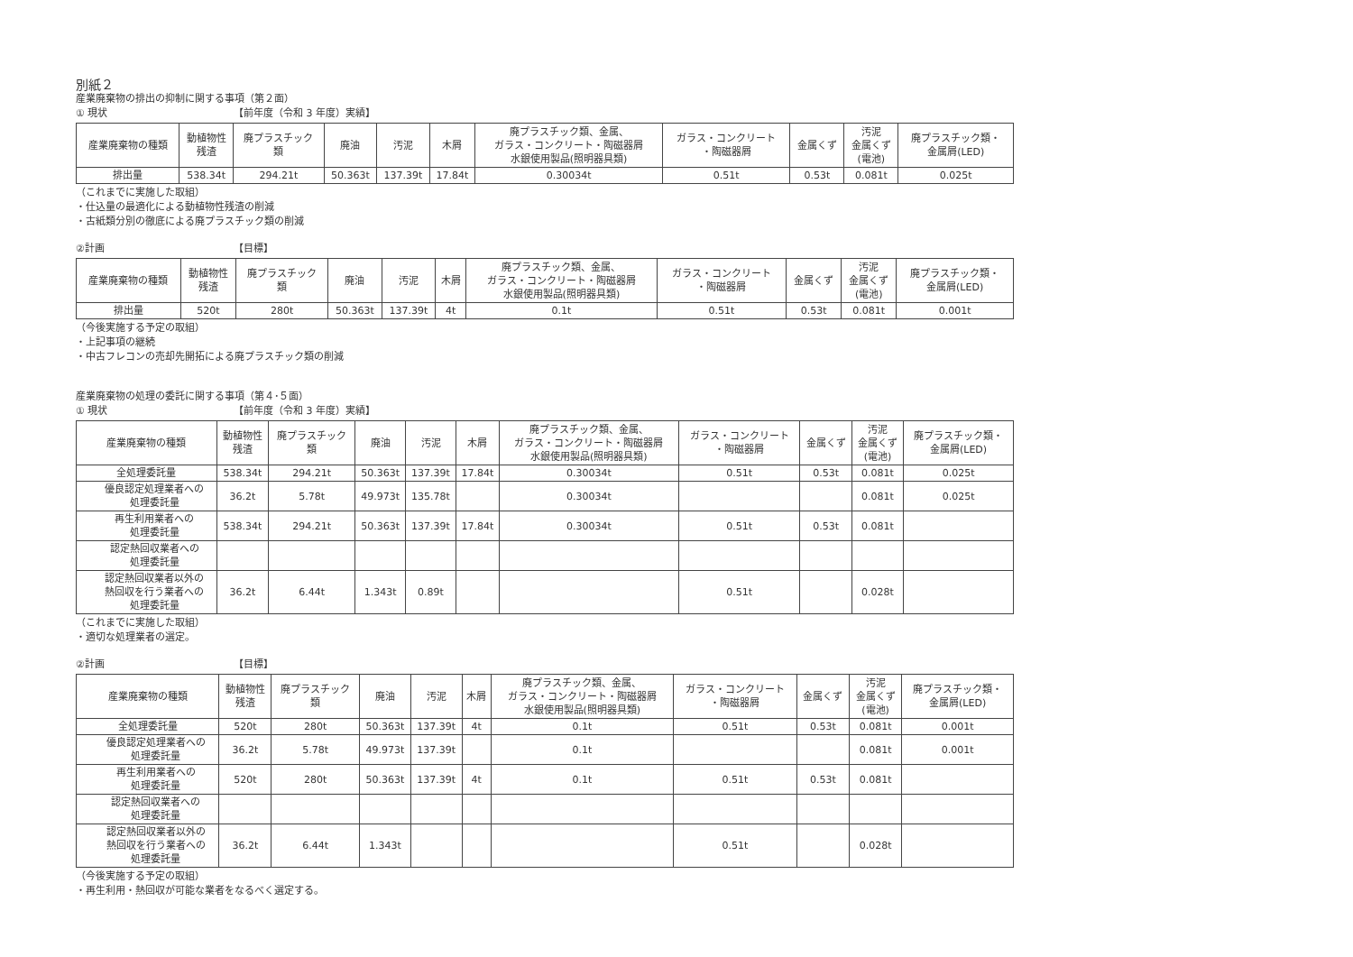別紙２
産業廃棄物の排出の抑制に関する事項（第２面）
① 現状 【前年度（令和 3 年度）実績】
| 産業廃棄物の種類 | 動植物性 残渣 | 廃プラスチック 類 | 廃油 | 汚泥 | 木屑 | 廃プラスチック類、金属、 ガラス・コンクリート・陶磁器屑 水銀使用製品(照明器具類) | ガラス・コンクリート ・陶磁器屑 | 金属くず | 汚泥 金属くず (電池) | 廃プラスチック類・ 金属屑(LED) |
| --- | --- | --- | --- | --- | --- | --- | --- | --- | --- | --- |
| 排出量 | 538.34t | 294.21t | 50.363t | 137.39t | 17.84t | 0.30034t | 0.51t | 0.53t | 0.081t | 0.025t |
（これまでに実施した取組）
・仕込量の最適化による動植物性残渣の削減
・古紙類分別の徹底による廃プラスチック類の削減
②計画 【目標】
| 産業廃棄物の種類 | 動植物性 残渣 | 廃プラスチック 類 | 廃油 | 汚泥 | 木屑 | 廃プラスチック類、金属、 ガラス・コンクリート・陶磁器屑 水銀使用製品(照明器具類) | ガラス・コンクリート ・陶磁器屑 | 金属くず | 汚泥 金属くず (電池) | 廃プラスチック類・ 金属屑(LED) |
| --- | --- | --- | --- | --- | --- | --- | --- | --- | --- | --- |
| 排出量 | 520t | 280t | 50.363t | 137.39t | 4t | 0.1t | 0.51t | 0.53t | 0.081t | 0.001t |
（今後実施する予定の取組）
・上記事項の継続
・中古フレコンの売却先開拓による廃プラスチック類の削減
産業廃棄物の処理の委託に関する事項（第４･５面）
① 現状 【前年度（令和 3 年度）実績】
| 産業廃棄物の種類 | 動植物性 残渣 | 廃プラスチック 類 | 廃油 | 汚泥 | 木屑 | 廃プラスチック類、金属、 ガラス・コンクリート・陶磁器屑 水銀使用製品(照明器具類) | ガラス・コンクリート ・陶磁器屑 | 金属くず | 汚泥 金属くず (電池) | 廃プラスチック類・ 金属屑(LED) |
| --- | --- | --- | --- | --- | --- | --- | --- | --- | --- | --- |
| 全処理委託量 | 538.34t | 294.21t | 50.363t | 137.39t | 17.84t | 0.30034t | 0.51t | 0.53t | 0.081t | 0.025t |
| 優良認定処理業者への 処理委託量 | 36.2t | 5.78t | 49.973t | 135.78t | | 0.30034t | | | 0.081t | 0.025t |
| 再生利用業者への 処理委託量 | 538.34t | 294.21t | 50.363t | 137.39t | 17.84t | 0.30034t | 0.51t | 0.53t | 0.081t | |
| 認定熱回収業者への 処理委託量 | | | | | | | | | | |
| 認定熱回収業者以外の 熱回収を行う業者への 処理委託量 | 36.2t | 6.44t | 1.343t | 0.89t | | | 0.51t | | 0.028t | |
（これまでに実施した取組）
・適切な処理業者の選定。
②計画 【目標】
| 産業廃棄物の種類 | 動植物性 残渣 | 廃プラスチック 類 | 廃油 | 汚泥 | 木屑 | 廃プラスチック類、金属、 ガラス・コンクリート・陶磁器屑 水銀使用製品(照明器具類) | ガラス・コンクリート ・陶磁器屑 | 金属くず | 汚泥 金属くず (電池) | 廃プラスチック類・ 金属屑(LED) |
| --- | --- | --- | --- | --- | --- | --- | --- | --- | --- | --- |
| 全処理委託量 | 520t | 280t | 50.363t | 137.39t | 4t | 0.1t | 0.51t | 0.53t | 0.081t | 0.001t |
| 優良認定処理業者への 処理委託量 | 36.2t | 5.78t | 49.973t | 137.39t | | 0.1t | | | 0.081t | 0.001t |
| 再生利用業者への 処理委託量 | 520t | 280t | 50.363t | 137.39t | 4t | 0.1t | 0.51t | 0.53t | 0.081t | |
| 認定熱回収業者への 処理委託量 | | | | | | | | | | |
| 認定熱回収業者以外の 熱回収を行う業者への 処理委託量 | 36.2t | 6.44t | 1.343t | | | | 0.51t | | 0.028t | |
（今後実施する予定の取組）
・再生利用・熱回収が可能な業者をなるべく選定する。